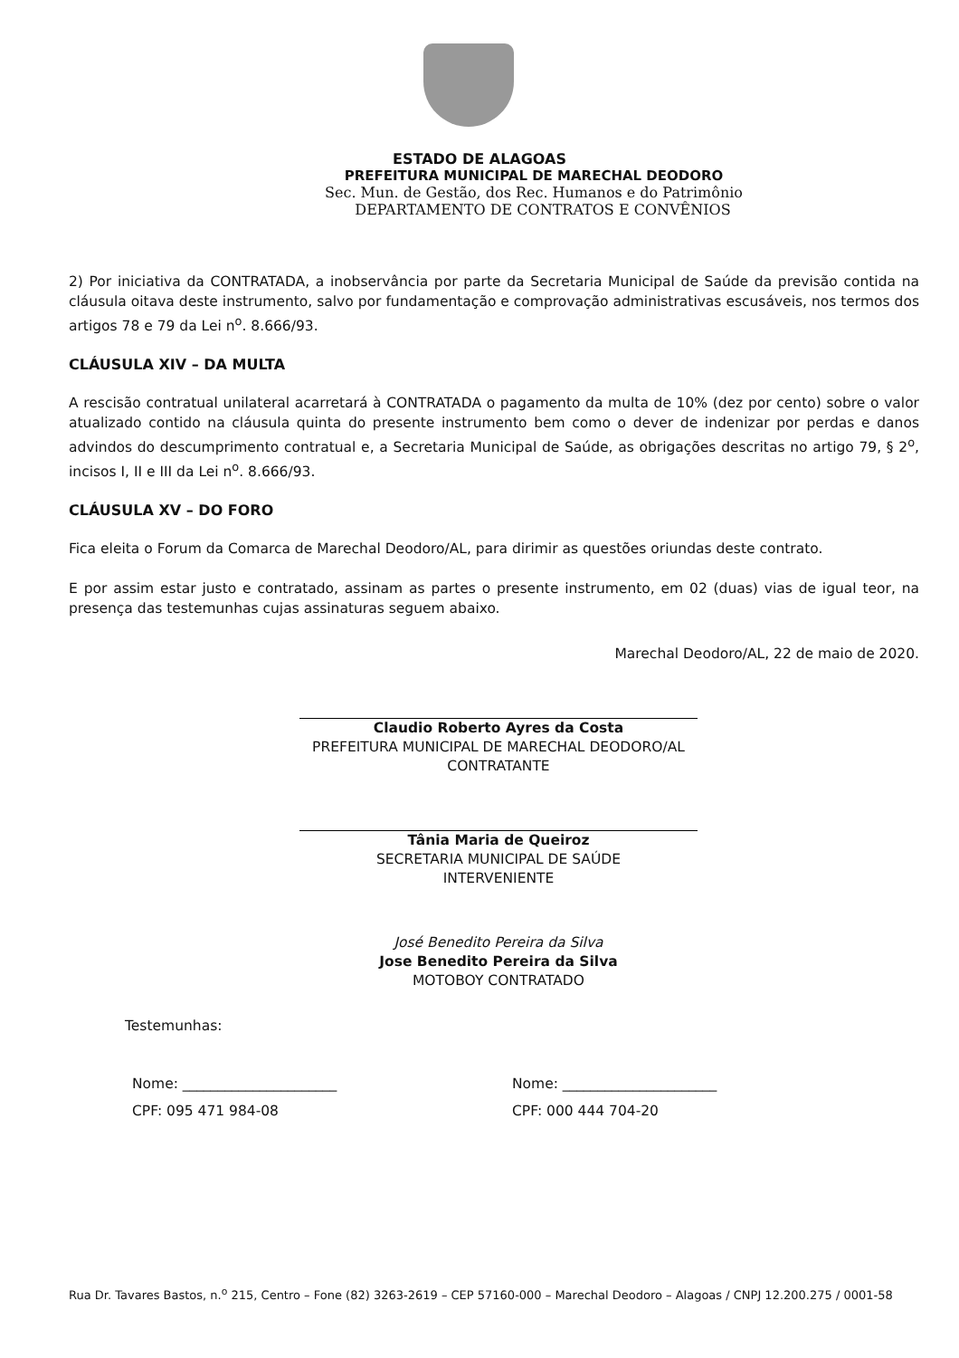ESTADO DE ALAGOAS
PREFEITURA MUNICIPAL DE MARECHAL DEODORO
Sec. Mun. de Gestão, dos Rec. Humanos e do Patrimônio
DEPARTAMENTO DE CONTRATOS E CONVÊNIOS
2) Por iniciativa da CONTRATADA, a inobservância por parte da Secretaria Municipal de Saúde da previsão contida na cláusula oitava deste instrumento, salvo por fundamentação e comprovação administrativas escusáveis, nos termos dos artigos 78 e 79 da Lei n<sup>o</sup>. 8.666/93.
CLÁUSULA XIV – DA MULTA
A rescisão contratual unilateral acarretará à CONTRATADA o pagamento da multa de 10% (dez por cento) sobre o valor atualizado contido na cláusula quinta do presente instrumento bem como o dever de indenizar por perdas e danos advindos do descumprimento contratual e, a Secretaria Municipal de Saúde, as obrigações descritas no artigo 79, § 2<sup>o</sup>, incisos I, II e III da Lei n<sup>o</sup>. 8.666/93.
CLÁUSULA XV – DO FORO
Fica eleita o Forum da Comarca de Marechal Deodoro/AL, para dirimir as questões oriundas deste contrato.
E por assim estar justo e contratado, assinam as partes o presente instrumento, em 02 (duas) vias de igual teor, na presença das testemunhas cujas assinaturas seguem abaixo.
Marechal Deodoro/AL, 22 de maio de 2020.
Claudio Roberto Ayres da Costa
PREFEITURA MUNICIPAL DE MARECHAL DEODORO/AL
CONTRATANTE
Tânia Maria de Queiroz
SECRETARIA MUNICIPAL DE SAÚDE
INTERVENIENTE
José Benedito Pereira da Silva
Jose Benedito Pereira da Silva
MOTOBOY CONTRATADO
Testemunhas:
Nome: ______________________
CPF: 095 471 984-08
Nome: ______________________
CPF: 000 444 704-20
Rua Dr. Tavares Bastos, n.<sup>o</sup> 215, Centro – Fone (82) 3263-2619 – CEP 57160-000 – Marechal Deodoro – Alagoas / CNPJ 12.200.275 / 0001-58